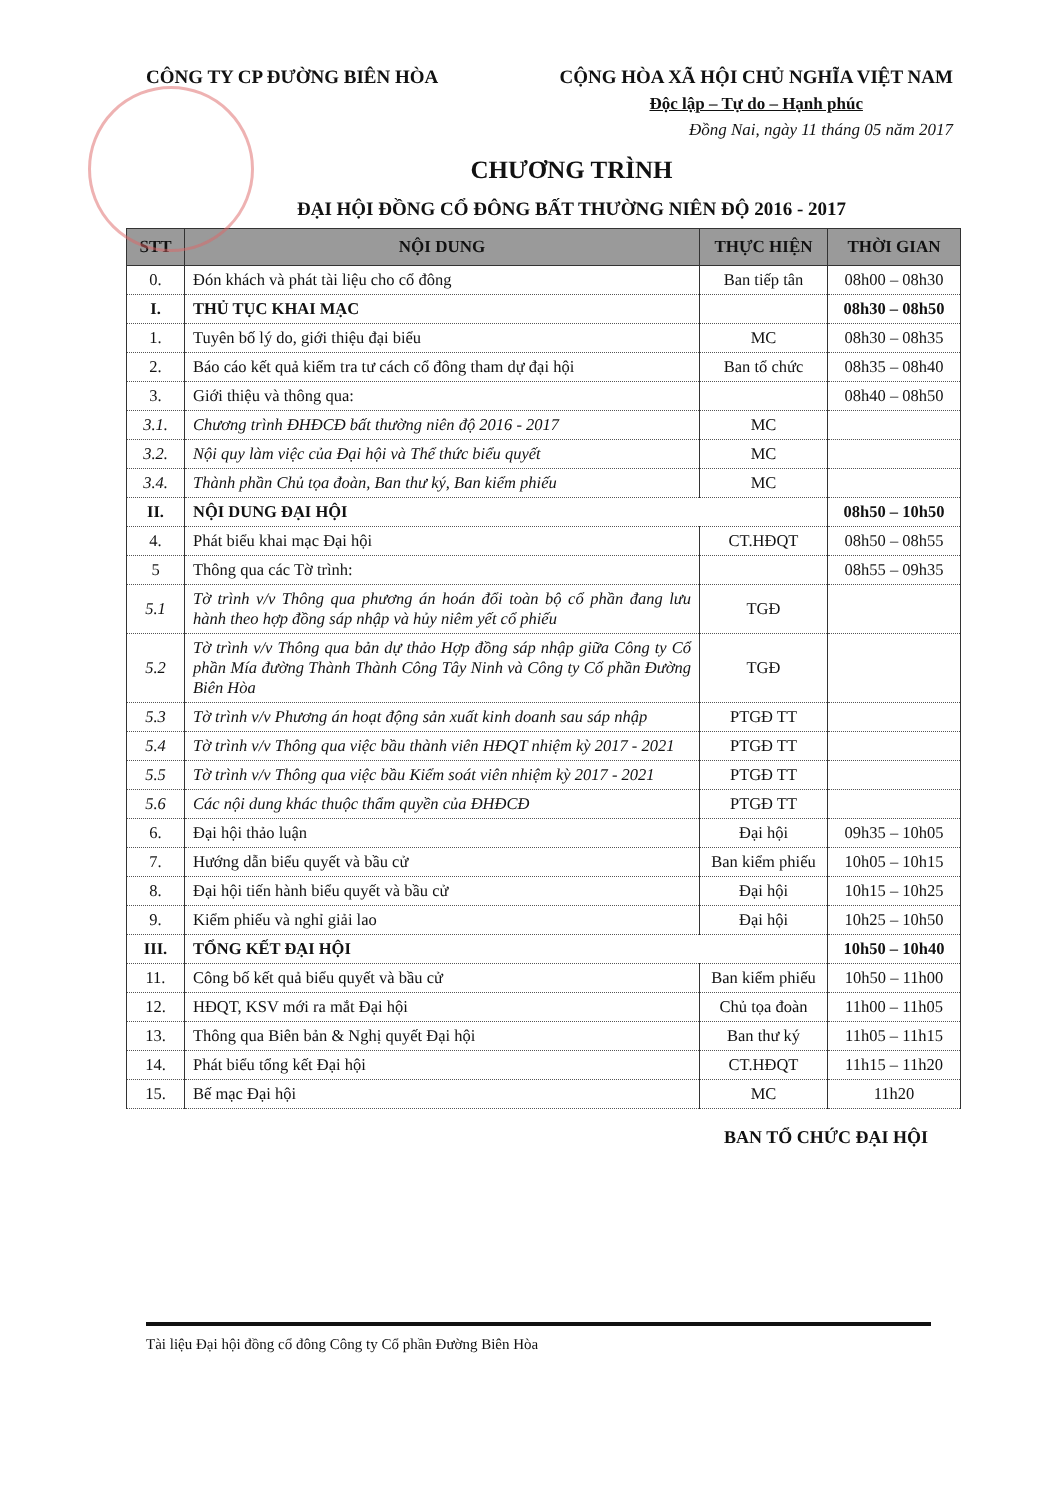CÔNG TY CP ĐƯỜNG BIÊN HÒA CỘNG HÒA XÃ HỘI CHỦ NGHĨA VIỆT NAM
Độc lập – Tự do – Hạnh phúc
Đồng Nai, ngày 11 tháng 05 năm 2017
CHƯƠNG TRÌNH
ĐẠI HỘI ĐỒNG CỔ ĐÔNG BẤT THƯỜNG NIÊN ĐỘ 2016 - 2017
| STT | NỘI DUNG | THỰC HIỆN | THỜI GIAN |
| --- | --- | --- | --- |
| 0. | Đón khách và phát tài liệu cho cổ đông | Ban tiếp tân | 08h00 – 08h30 |
| I. | THỦ TỤC KHAI MẠC | | 08h30 – 08h50 |
| 1. | Tuyên bố lý do, giới thiệu đại biểu | MC | 08h30 – 08h35 |
| 2. | Báo cáo kết quả kiểm tra tư cách cổ đông tham dự đại hội | Ban tổ chức | 08h35 – 08h40 |
| 3. | Giới thiệu và thông qua: | | 08h40 – 08h50 |
| 3.1. | Chương trình ĐHĐCĐ bất thường niên độ 2016 - 2017 | MC | |
| 3.2. | Nội quy làm việc của Đại hội và Thể thức biểu quyết | MC | |
| 3.4. | Thành phần Chủ tọa đoàn, Ban thư ký, Ban kiểm phiếu | MC | |
| II. | NỘI DUNG ĐẠI HỘI | | 08h50 – 10h50 |
| 4. | Phát biểu khai mạc Đại hội | CT.HĐQT | 08h50 – 08h55 |
| 5 | Thông qua các Tờ trình: | | 08h55 – 09h35 |
| 5.1 | Tờ trình v/v Thông qua phương án hoán đổi toàn bộ cổ phần đang lưu hành theo hợp đồng sáp nhập và hủy niêm yết cổ phiếu | TGĐ | |
| 5.2 | Tờ trình v/v Thông qua bản dự thảo Hợp đồng sáp nhập giữa Công ty Cổ phần Mía đường Thành Thành Công Tây Ninh và Công ty Cổ phần Đường Biên Hòa | TGĐ | |
| 5.3 | Tờ trình v/v Phương án hoạt động sản xuất kinh doanh sau sáp nhập | PTGĐ TT | |
| 5.4 | Tờ trình v/v Thông qua việc bầu thành viên HĐQT nhiệm kỳ 2017 - 2021 | PTGĐ TT | |
| 5.5 | Tờ trình v/v Thông qua việc bầu Kiểm soát viên nhiệm kỳ 2017 - 2021 | PTGĐ TT | |
| 5.6 | Các nội dung khác thuộc thẩm quyền của ĐHĐCĐ | PTGĐ TT | |
| 6. | Đại hội thảo luận | Đại hội | 09h35 – 10h05 |
| 7. | Hướng dẫn biểu quyết và bầu cử | Ban kiểm phiếu | 10h05 – 10h15 |
| 8. | Đại hội tiến hành biểu quyết và bầu cử | Đại hội | 10h15 – 10h25 |
| 9. | Kiểm phiếu và nghỉ giải lao | Đại hội | 10h25 – 10h50 |
| III. | TỔNG KẾT ĐẠI HỘI | | 10h50 – 10h40 |
| 11. | Công bố kết quả biểu quyết và bầu cử | Ban kiểm phiếu | 10h50 – 11h00 |
| 12. | HĐQT, KSV mới ra mắt Đại hội | Chủ tọa đoàn | 11h00 – 11h05 |
| 13. | Thông qua Biên bản & Nghị quyết Đại hội | Ban thư ký | 11h05 – 11h15 |
| 14. | Phát biểu tổng kết Đại hội | CT.HĐQT | 11h15 – 11h20 |
| 15. | Bế mạc Đại hội | MC | 11h20 |
BAN TỔ CHỨC ĐẠI HỘI
Tài liệu Đại hội đồng cổ đông Công ty Cổ phần Đường Biên Hòa